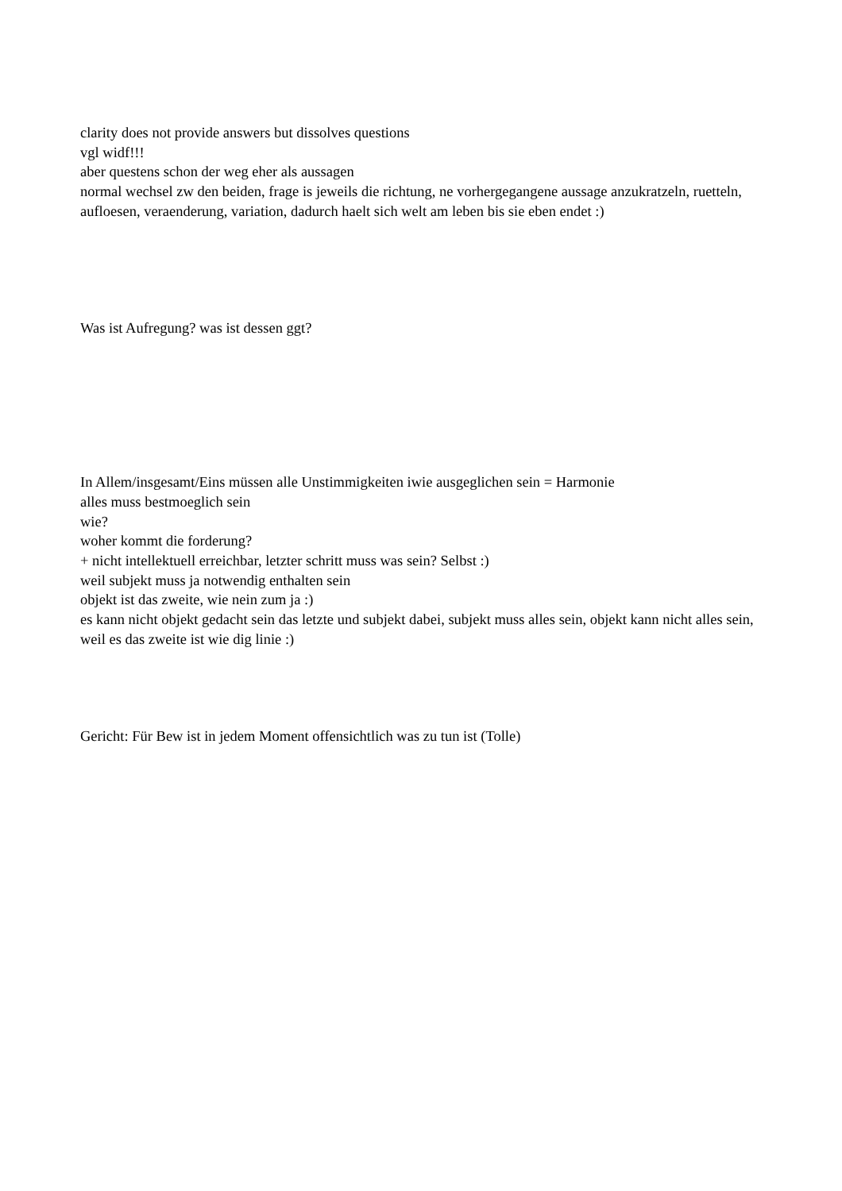clarity does not provide answers but dissolves questions
vgl widf!!!
aber questens schon der weg eher als aussagen
normal wechsel zw den beiden, frage is jeweils die richtung, ne vorhergegangene aussage anzukratzeln, ruetteln, aufloesen, veraenderung, variation, dadurch haelt sich welt am leben bis sie eben endet :)
Was ist Aufregung? was ist dessen ggt?
In Allem/insgesamt/Eins müssen alle Unstimmigkeiten iwie ausgeglichen sein = Harmonie
alles muss bestmoeglich sein
wie?
woher kommt die forderung?
+ nicht intellektuell erreichbar, letzter schritt muss was sein? Selbst :)
weil subjekt muss ja notwendig enthalten sein
objekt ist das zweite, wie nein zum ja :)
es kann nicht objekt gedacht sein das letzte und subjekt dabei, subjekt muss alles sein, objekt kann nicht alles sein, weil es das zweite ist wie dig linie :)
Gericht: Für Bew ist in jedem Moment offensichtlich was zu tun ist (Tolle)